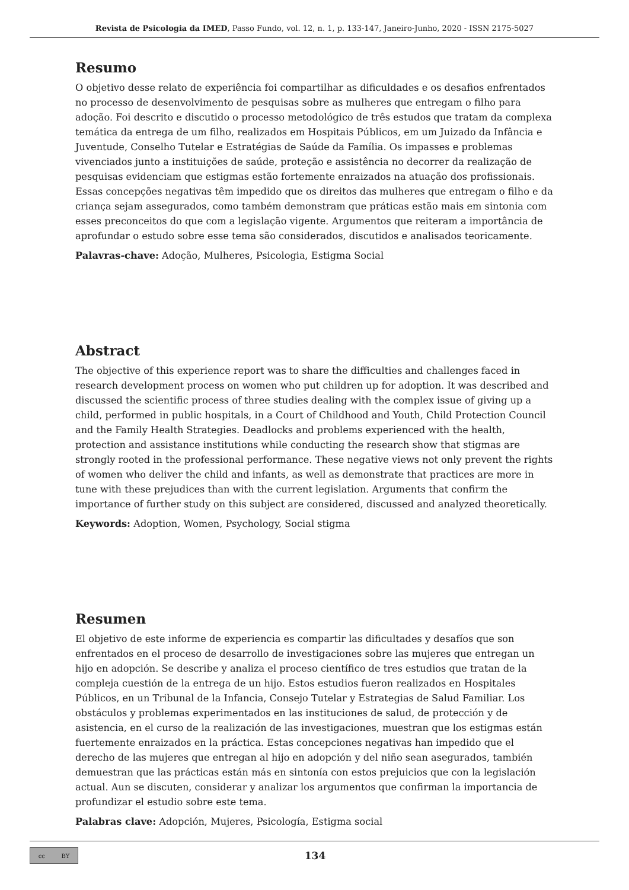Revista de Psicologia da IMED, Passo Fundo, vol. 12, n. 1, p. 133-147, Janeiro-Junho, 2020 - ISSN 2175-5027
Resumo
O objetivo desse relato de experiência foi compartilhar as dificuldades e os desafios enfrentados no processo de desenvolvimento de pesquisas sobre as mulheres que entregam o filho para adoção. Foi descrito e discutido o processo metodológico de três estudos que tratam da complexa temática da entrega de um filho, realizados em Hospitais Públicos, em um Juizado da Infância e Juventude, Conselho Tutelar e Estratégias de Saúde da Família. Os impasses e problemas vivenciados junto a instituições de saúde, proteção e assistência no decorrer da realização de pesquisas evidenciam que estigmas estão fortemente enraizados na atuação dos profissionais. Essas concepções negativas têm impedido que os direitos das mulheres que entregam o filho e da criança sejam assegurados, como também demonstram que práticas estão mais em sintonia com esses preconceitos do que com a legislação vigente. Argumentos que reiteram a importância de aprofundar o estudo sobre esse tema são considerados, discutidos e analisados teoricamente.
Palavras-chave: Adoção, Mulheres, Psicologia, Estigma Social
Abstract
The objective of this experience report was to share the difficulties and challenges faced in research development process on women who put children up for adoption. It was described and discussed the scientific process of three studies dealing with the complex issue of giving up a child, performed in public hospitals, in a Court of Childhood and Youth, Child Protection Council and the Family Health Strategies. Deadlocks and problems experienced with the health, protection and assistance institutions while conducting the research show that stigmas are strongly rooted in the professional performance. These negative views not only prevent the rights of women who deliver the child and infants, as well as demonstrate that practices are more in tune with these prejudices than with the current legislation. Arguments that confirm the importance of further study on this subject are considered, discussed and analyzed theoretically.
Keywords: Adoption, Women, Psychology, Social stigma
Resumen
El objetivo de este informe de experiencia es compartir las dificultades y desafíos que son enfrentados en el proceso de desarrollo de investigaciones sobre las mujeres que entregan un hijo en adopción. Se describe y analiza el proceso científico de tres estudios que tratan de la compleja cuestión de la entrega de un hijo. Estos estudios fueron realizados en Hospitales Públicos, en un Tribunal de la Infancia, Consejo Tutelar y Estrategias de Salud Familiar. Los obstáculos y problemas experimentados en las instituciones de salud, de protección y de asistencia, en el curso de la realización de las investigaciones, muestran que los estigmas están fuertemente enraizados en la práctica. Estas concepciones negativas han impedido que el derecho de las mujeres que entregan al hijo en adopción y del niño sean asegurados, también demuestran que las prácticas están más en sintonía con estos prejuicios que con la legislación actual. Aun se discuten, considerar y analizar los argumentos que confirman la importancia de profundizar el estudio sobre este tema.
Palabras clave: Adopción, Mujeres, Psicología, Estigma social
cc BY
134